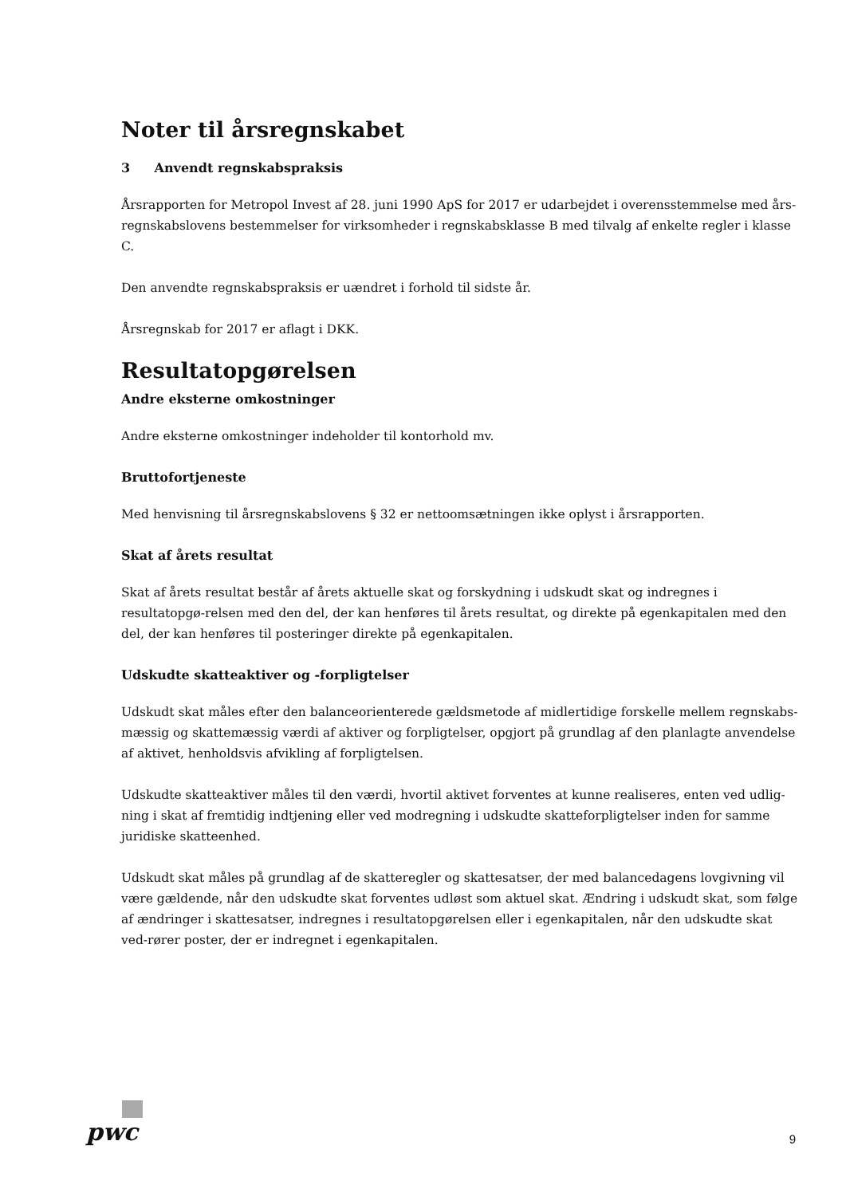Noter til årsregnskabet
3 Anvendt regnskabspraksis
Årsrapporten for Metropol Invest af 28. juni 1990 ApS for 2017 er udarbejdet i overensstemmelse med års-regnskabslovens bestemmelser for virksomheder i regnskabsklasse B med tilvalg af enkelte regler i klasse C.
Den anvendte regnskabspraksis er uændret i forhold til sidste år.
Årsregnskab for 2017 er aflagt i DKK.
Resultatopgørelsen
Andre eksterne omkostninger
Andre eksterne omkostninger indeholder til kontorhold mv.
Bruttofortjeneste
Med henvisning til årsregnskabslovens § 32 er nettoomsætningen ikke oplyst i årsrapporten.
Skat af årets resultat
Skat af årets resultat består af årets aktuelle skat og forskydning i udskudt skat og indregnes i resultatopgø-relsen med den del, der kan henføres til årets resultat, og direkte på egenkapitalen med den del, der kan henføres til posteringer direkte på egenkapitalen.
Udskudte skatteaktiver og -forpligtelser
Udskudt skat måles efter den balanceorienterede gældsmetode af midlertidige forskelle mellem regnskabs-mæssig og skattemæssig værdi af aktiver og forpligtelser, opgjort på grundlag af den planlagte anvendelse af aktivet, henholdsvis afvikling af forpligtelsen.
Udskudte skatteaktiver måles til den værdi, hvortil aktivet forventes at kunne realiseres, enten ved udlig-ning i skat af fremtidig indtjening eller ved modregning i udskudte skatteforpligtelser inden for samme juridiske skatteenhed.
Udskudt skat måles på grundlag af de skatteregler og skattesatser, der med balancedagens lovgivning vil være gældende, når den udskudte skat forventes udløst som aktuel skat. Ændring i udskudt skat, som følge af ændringer i skattesatser, indregnes i resultatopgørelsen eller i egenkapitalen, når den udskudte skat ved-rører poster, der er indregnet i egenkapitalen.
pwc
9